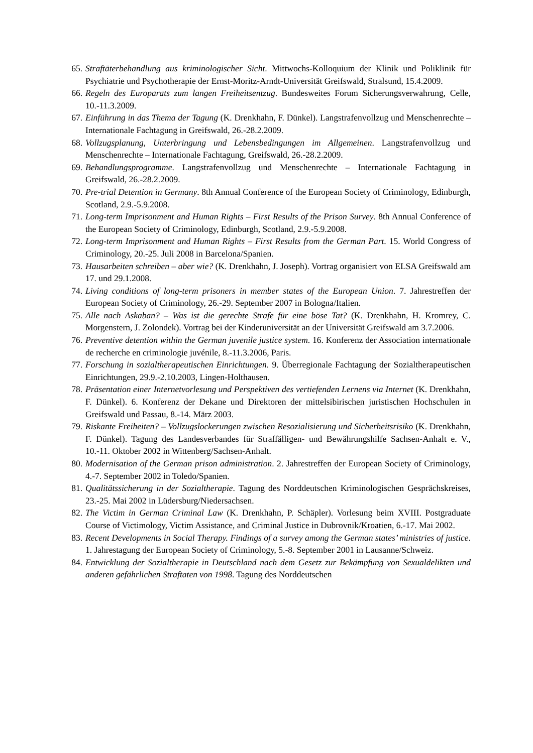65. Straftäterbehandlung aus kriminologischer Sicht. Mittwochs-Kolloquium der Klinik und Poliklinik für Psychiatrie und Psychotherapie der Ernst-Moritz-Arndt-Universität Greifswald, Stralsund, 15.4.2009.
66. Regeln des Europarats zum langen Freiheitsentzug. Bundesweites Forum Sicherungsverwahrung, Celle, 10.-11.3.2009.
67. Einführung in das Thema der Tagung (K. Drenkhahn, F. Dünkel). Langstrafenvollzug und Menschenrechte – Internationale Fachtagung in Greifswald, 26.-28.2.2009.
68. Vollzugsplanung, Unterbringung und Lebensbedingungen im Allgemeinen. Langstrafenvollzug und Menschenrechte – Internationale Fachtagung, Greifswald, 26.-28.2.2009.
69. Behandlungsprogramme. Langstrafenvollzug und Menschenrechte – Internationale Fachtagung in Greifswald, 26.-28.2.2009.
70. Pre-trial Detention in Germany. 8th Annual Conference of the European Society of Criminology, Edinburgh, Scotland, 2.9.-5.9.2008.
71. Long-term Imprisonment and Human Rights – First Results of the Prison Survey. 8th Annual Conference of the European Society of Criminology, Edinburgh, Scotland, 2.9.-5.9.2008.
72. Long-term Imprisonment and Human Rights – First Results from the German Part. 15. World Congress of Criminology, 20.-25. Juli 2008 in Barcelona/Spanien.
73. Hausarbeiten schreiben – aber wie? (K. Drenkhahn, J. Joseph). Vortrag organisiert von ELSA Greifswald am 17. und 29.1.2008.
74. Living conditions of long-term prisoners in member states of the European Union. 7. Jahrestreffen der European Society of Criminology, 26.-29. September 2007 in Bologna/Italien.
75. Alle nach Askaban? – Was ist die gerechte Strafe für eine böse Tat? (K. Drenkhahn, H. Kromrey, C. Morgenstern, J. Zolondek). Vortrag bei der Kinderuniversität an der Universität Greifswald am 3.7.2006.
76. Preventive detention within the German juvenile justice system. 16. Konferenz der Association internationale de recherche en criminologie juvénile, 8.-11.3.2006, Paris.
77. Forschung in sozialtherapeutischen Einrichtungen. 9. Überregionale Fachtagung der Sozialtherapeutischen Einrichtungen, 29.9.-2.10.2003, Lingen-Holthausen.
78. Präsentation einer Internetvorlesung und Perspektiven des vertiefenden Lernens via Internet (K. Drenkhahn, F. Dünkel). 6. Konferenz der Dekane und Direktoren der mittelsibirischen juristischen Hochschulen in Greifswald und Passau, 8.-14. März 2003.
79. Riskante Freiheiten? – Vollzugslockerungen zwischen Resozialisierung und Sicherheitsrisiko (K. Drenkhahn, F. Dünkel). Tagung des Landesverbandes für Straffälligen- und Bewährungshilfe Sachsen-Anhalt e. V., 10.-11. Oktober 2002 in Wittenberg/Sachsen-Anhalt.
80. Modernisation of the German prison administration. 2. Jahrestreffen der European Society of Criminology, 4.-7. September 2002 in Toledo/Spanien.
81. Qualitätssicherung in der Sozialtherapie. Tagung des Norddeutschen Kriminologischen Gesprächskreises, 23.-25. Mai 2002 in Lüdersburg/Niedersachsen.
82. The Victim in German Criminal Law (K. Drenkhahn, P. Schäpler). Vorlesung beim XVIII. Postgraduate Course of Victimology, Victim Assistance, and Criminal Justice in Dubrovnik/Kroatien, 6.-17. Mai 2002.
83. Recent Developments in Social Therapy. Findings of a survey among the German states’ ministries of justice. 1. Jahrestagung der European Society of Criminology, 5.-8. September 2001 in Lausanne/Schweiz.
84. Entwicklung der Sozialtherapie in Deutschland nach dem Gesetz zur Bekämpfung von Sexualdelikten und anderen gefährlichen Straftaten von 1998. Tagung des Norddeutschen